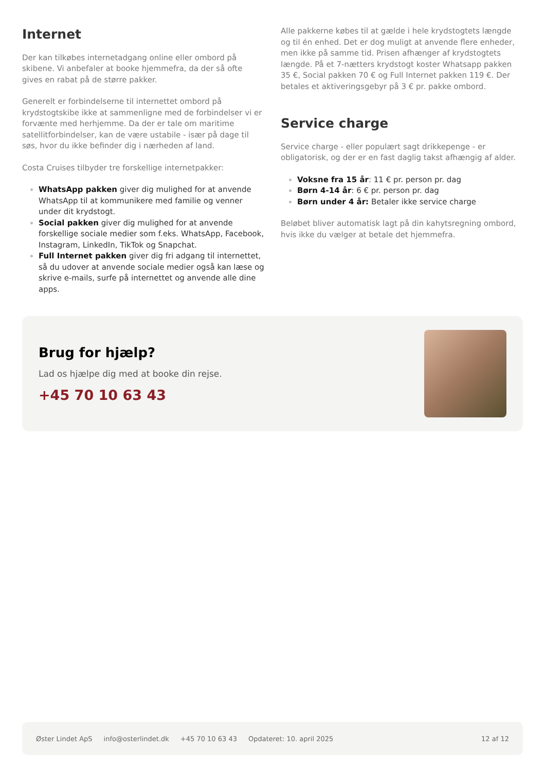Internet
Der kan tilkøbes internetadgang online eller ombord på skibene. Vi anbefaler at booke hjemmefra, da der så ofte gives en rabat på de større pakker.
Generelt er forbindelserne til internettet ombord på krydstogtskibe ikke at sammenligne med de forbindelser vi er forvænte med herhjemme. Da der er tale om maritime satellitforbindelser, kan de være ustabile - især på dage til søs, hvor du ikke befinder dig i nærheden af land.
Costa Cruises tilbyder tre forskellige internetpakker:
WhatsApp pakken giver dig mulighed for at anvende WhatsApp til at kommunikere med familie og venner under dit krydstogt.
Social pakken giver dig mulighed for at anvende forskellige sociale medier som f.eks. WhatsApp, Facebook, Instagram, LinkedIn, TikTok og Snapchat.
Full Internet pakken giver dig fri adgang til internettet, så du udover at anvende sociale medier også kan læse og skrive e-mails, surfe på internettet og anvende alle dine apps.
Alle pakkerne købes til at gælde i hele krydstogtets længde og til én enhed. Det er dog muligt at anvende flere enheder, men ikke på samme tid. Prisen afhænger af krydstogtets længde. På et 7-nætters krydstogt koster Whatsapp pakken 35 €, Social pakken 70 € og Full Internet pakken 119 €. Der betales et aktiveringsgebyr på 3 € pr. pakke ombord.
Service charge
Service charge - eller populært sagt drikkepenge - er obligatorisk, og der er en fast daglig takst afhængig af alder.
Voksne fra 15 år: 11 € pr. person pr. dag
Børn 4-14 år: 6 € pr. person pr. dag
Børn under 4 år: Betaler ikke service charge
Beløbet bliver automatisk lagt på din kahytsregning ombord, hvis ikke du vælger at betale det hjemmefra.
Brug for hjælp?
Lad os hjælpe dig med at booke din rejse.
+45 70 10 63 43
Øster Lindet ApS info@osterlindet.dk +45 70 10 63 43 Opdateret: 10. april 2025 12 af 12